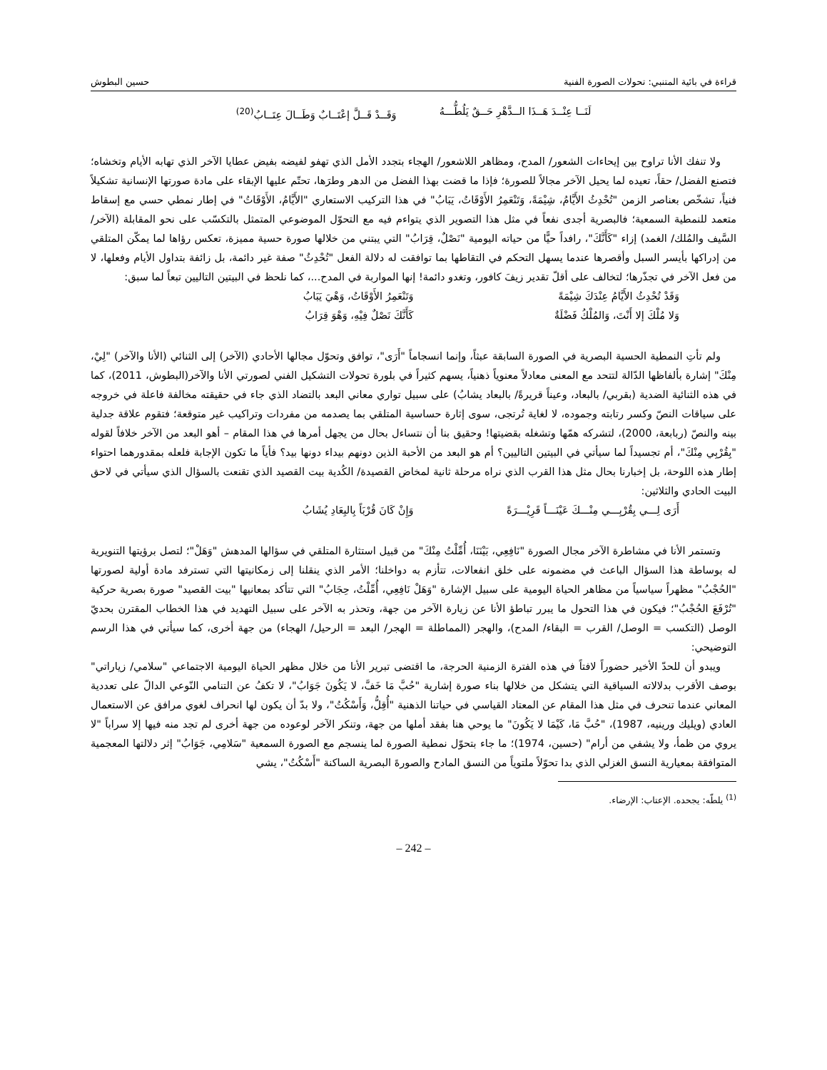قراءة في بائية المتنبي: تحولات الصورة الفنية حسين البطوش
لَنَــا عِنْــدَ هَــذَا الــدَّهْرِ حَــقٌ يَلُطُّـــهُ وَقَــدْ قَــلَّ إعْتَــابٌ وَطَــالَ عِتَــابُ<sup>(20)</sup>
ولا تنفك الأنا تراوح بين إيحاءات الشعور/ المدح، ومظاهر اللاشعور/ الهجاء بتجدد الأمل الذي تهفو لفيضه بفيض عطايا الآخر الذي تهابه الأيام وتخشاه؛ فتصنع الفضل/ حقاً، تعيده لما يحيل الآخر مجالاً للصورة؛ فإذا ما قضت بهذا الفضل من الدهر وطرَها، تحتّم عليها الإبقاء على مادة صورتها الإنسانية تشكيلاً فنياً، تشخّص بعناصر الزمن "تُحْدِثُ الأَيَّامُ، شِيْمَةً، وَتَنْعَمِرُ الأَوْقَاتُ، يَبَابُ" في هذا التركيب الاستعاري "الأَيَّامُ، الأَوْقَاتُ" في إطار نمطي حسي مع إسقاط متعمد للنمطية السمعية؛ فالبصرية أجدى نفعاً في مثل هذا التصوير الذي يتواءم فيه مع التحوّل الموضوعي المتمثل بالتكسّب على نحو المقابلة (الآخر/ السَّيف والمُلك/ الغمد) إزاء "كَأَنَّكَ"، رافداً حيًّا من حياته اليومية "نَصْلٌ، قِرَابُ" التي يبتني من خلالها صورة حسية مميزة، تعكس رؤاها لما يمكّن المتلقي من إدراكها بأيسر السبل وأقصرها عندما يسهل التحكم في التقاطها بما توافقت له دلالة الفعل "تُحْدِثُ" صفة غير دائمة، بل زائفة بتداول الأيام وفعلها، لا من فعل الآخر في تجذّرها؛ لتخالف على أقلّ تقدير زيفَ كافور، وتغدو دائمة! إنها المواربة في المدح...، كما نلحظ في البيتين التاليين تبعاً لما سبق:
وَقَدْ تُحْدِثُ الأَيَّامُ عِنْدَكَ شِيْمَةً وَتَنْعَمِرُ الأَوْقَاتُ، وَهْيَ يَبَابُ وَلا مُلْكَ إلا أَنْتَ، وَالمُلْكُ فَضْلَةٌ كَأَنَّكَ نَصْلٌ فِيْهِ، وَهْوَ قِرَابُ
ولم تأتِ النمطية الحسية البصرية في الصورة السابقة عبثاً، وإنما انسجاماً "أَرَى"، توافق وتحوّل مجالها الأحادي (الآخر) إلى الثنائي (الأنا والآخر) "لِيْ، مِنْكَ" إشارة بألفاظها الدّالة لتتحد مع المعنى معادلاً معنوياً ذهنياً، يسهم كثيراً في بلورة تحولات التشكيل الفني لصورتي الأنا والآخر(البطوش، 2011)، كما في هذه الثنائية الضدية (بقربي/ بالبعاد، وعيناً قريرةً/ بالبعاد يشابُ) على سبيل تواري معاني البعد بالتضاد الذي جاء في حقيقته مخالفة فاعلة في خروجه على سياقات النصّ وكسر رتابته وجموده، لا لغاية تُرتجى، سوى إثارة حساسية المتلقي بما يصدمه من مفردات وتراكيب غير متوقعة؛ فتقوم علاقة جدلية بينه والنصّ (ربابعة، 2000)، لتشركه همّها وتشغله بقضيتها! وحقيق بنا أن نتساءل بحال من يجهل أمرها في هذا المقام – أهو البعد من الآخر خلافاً لقوله "بِقُرْبِي مِنْكَ"، أم تجسيداً لما سيأتي في البيتين التاليين؟ أم هو البعد من الأحبة الذين دونهم بيداء دونها بيد؟ فأياً ما تكون الإجابة فلعله بمقدورهما احتواء إطار هذه اللوحة، بل إخبارنا بحال مثل هذا القرب الذي نراه مرحلة ثانية لمخاض القصيدة/ الكُدية بيت القصيد الذي تقنعت بالسؤال الذي سيأتي في لاحق البيت الحادي والثلاثين:
أَرَى لِـــي بِقُرْبِـــي مِنْـــكَ عَيْنَـــاً قَرِيْـــرَةً وَإِنْ كَانَ قُرْبَاً بِالبِعَادِ يُشَابُ
وتستمر الأنا في مشاطرة الآخر مجال الصورة "نَافِعِي، بَيْنَنَا، أُمِّلْتُ مِنْكَ" من قبيل استثارة المتلقي في سؤالها المدهش "وَهَلْ"؛ لتصل برؤيتها التنويرية له بوساطة هذا السؤال الباعث في مضمونه على خلق انفعالات، تتأزم به دواخلنا؛ الأمر الذي ينقلنا إلى زمكانيتها التي تسترفد مادة أولية لصورتها "الحُجْبُ" مظهراً سياسياً من مظاهر الحياة اليومية على سبيل الإشارة "وَهَلْ نَافِعِي، أُمِّلْتُ، حِجَابُ" التي تتأكد بمعانيها "بيت القصيد" صورة بصرية حركية "تُرْفَعَ الحُجْبُ"؛ فيكون في هذا التحول ما يبرر تباطؤ الأنا عن زيارة الآخر من جهة، وتحذر به الآخر على سبيل التهديد في هذا الخطاب المقترن بحديّ الوصل (التكسب = الوصل/ القرب = البقاء/ المدح)، والهجر (المماطلة = الهجر/ البعد = الرحيل/ الهجاء) من جهة أخرى، كما سيأتي في هذا الرسم التوضيحي:
ويبدو أن للحدّ الأخير حضوراً لافتاً في هذه الفترة الزمنية الحرجة، ما اقتضى تبرير الأنا من خلال مظهر الحياة اليومية الاجتماعي "سلامي/ زياراتي" بوصف الأقرب بدلالاته السياقية التي يتشكل من خلالها بناء صورة إشارية "حُبَّ مَا خَفَّ، لا يَكُونَ جَوَابُ"، لا تكفُ عن التنامي النّوعي الدالّ على تعددية المعاني عندما تنحرف في مثل هذا المقام عن المعتاد القياسي في حياتنا الذهنية "أُقِلُّ، وَأَسْكُتُ"، ولا بدّ أن يكون لها انحراف لغوي مرافق عن الاستعمال العادي (ويليك ورينيه، 1987)، "حُبَّ مَا، كَيْمَا لا يَكُونَ" ما يوحي هنا بفقد أملها من جهة، وتنكر الآخر لوعوده من جهة أخرى لم تجد منه فيها إلا سراباً "لا يروي من ظمأ، ولا يشفي من أرام" (حسين، 1974)؛ ما جاء بتحوّل نمطية الصورة لما ينسجم مع الصورة السمعية "سَلامِي، جَوَابُ" إثر دلالتها المعجمية المتوافقة بمعيارية النسق الغزلي الذي بدا تحوّلاً ملتوياً من النسق المادح والصورةَ البصرية الساكنة "أَسْكُتُ"، يشي
<sup>(1)</sup> يلطّه: يجحده. الإعتاب: الإرضاء.
– 242 –